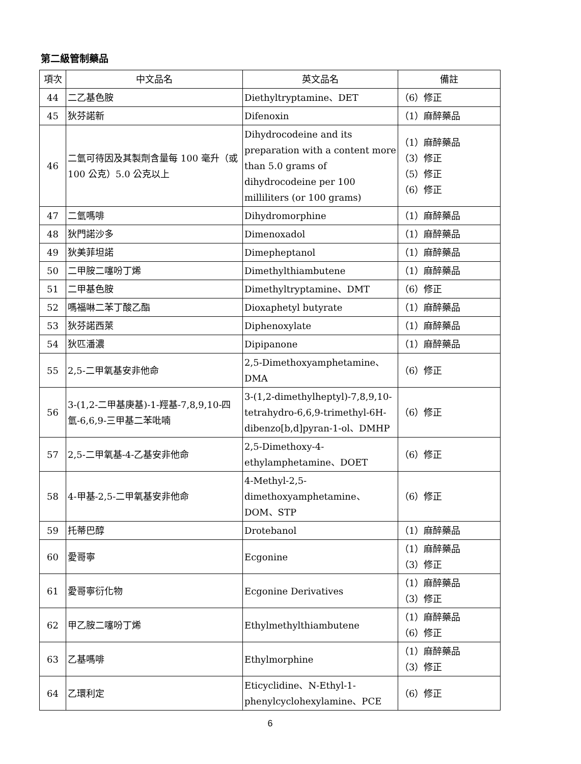第二級管制藥品
| 項次 | 中文品名 | 英文品名 | 備註 |
| --- | --- | --- | --- |
| 44 | 二乙基色胺 | Diethyltryptamine、DET | （6）修正 |
| 45 | 狄芬諾新 | Difenoxin | （1）麻醉藥品 |
| 46 | 二氫可待因及其製劑含量每 100 毫升（或 100 公克）5.0 公克以上 | Dihydrocodeine and its preparation with a content more than 5.0 grams of dihydrocodeine per 100 milliliters (or 100 grams) | （1）麻醉藥品 （3）修正 （5）修正 （6）修正 |
| 47 | 二氫嗎啡 | Dihydromorphine | （1）麻醉藥品 |
| 48 | 狄門諾沙多 | Dimenoxadol | （1）麻醉藥品 |
| 49 | 狄美菲坦諾 | Dimepheptanol | （1）麻醉藥品 |
| 50 | 二甲胺二噻吩丁烯 | Dimethylthiambutene | （1）麻醉藥品 |
| 51 | 二甲基色胺 | Dimethyltryptamine、DMT | （6）修正 |
| 52 | 嗎福啉二苯丁酸乙酯 | Dioxaphetyl butyrate | （1）麻醉藥品 |
| 53 | 狄芬諾西萊 | Diphenoxylate | （1）麻醉藥品 |
| 54 | 狄匹潘濃 | Dipipanone | （1）麻醉藥品 |
| 55 | 2,5-二甲氧基安非他命 | 2,5-Dimethoxyamphetamine、DMA | （6）修正 |
| 56 | 3-(1,2-二甲基庚基)-1-羥基-7,8,9,10-四氫-6,6,9-三甲基二苯吡喃 | 3-(1,2-dimethylheptyl)-7,8,9,10-tetrahydro-6,6,9-trimethyl-6H-dibenzo[b,d]pyran-1-ol、DMHP | （6）修正 |
| 57 | 2,5-二甲氧基-4-乙基安非他命 | 2,5-Dimethoxy-4-ethylamphetamine、DOET | （6）修正 |
| 58 | 4-甲基-2,5-二甲氧基安非他命 | 4-Methyl-2,5-dimethoxyamphetamine、DOM、STP | （6）修正 |
| 59 | 托蒂巴醇 | Drotebanol | （1）麻醉藥品 |
| 60 | 愛哥寧 | Ecgonine | （1）麻醉藥品 （3）修正 |
| 61 | 愛哥寧衍化物 | Ecgonine Derivatives | （1）麻醉藥品 （3）修正 |
| 62 | 甲乙胺二噻吩丁烯 | Ethylmethylthiambutene | （1）麻醉藥品 （6）修正 |
| 63 | 乙基嗎啡 | Ethylmorphine | （1）麻醉藥品 （3）修正 |
| 64 | 乙環利定 | Eticyclidine、N-Ethyl-1-phenylcyclohexylamine、PCE | （6）修正 |
6